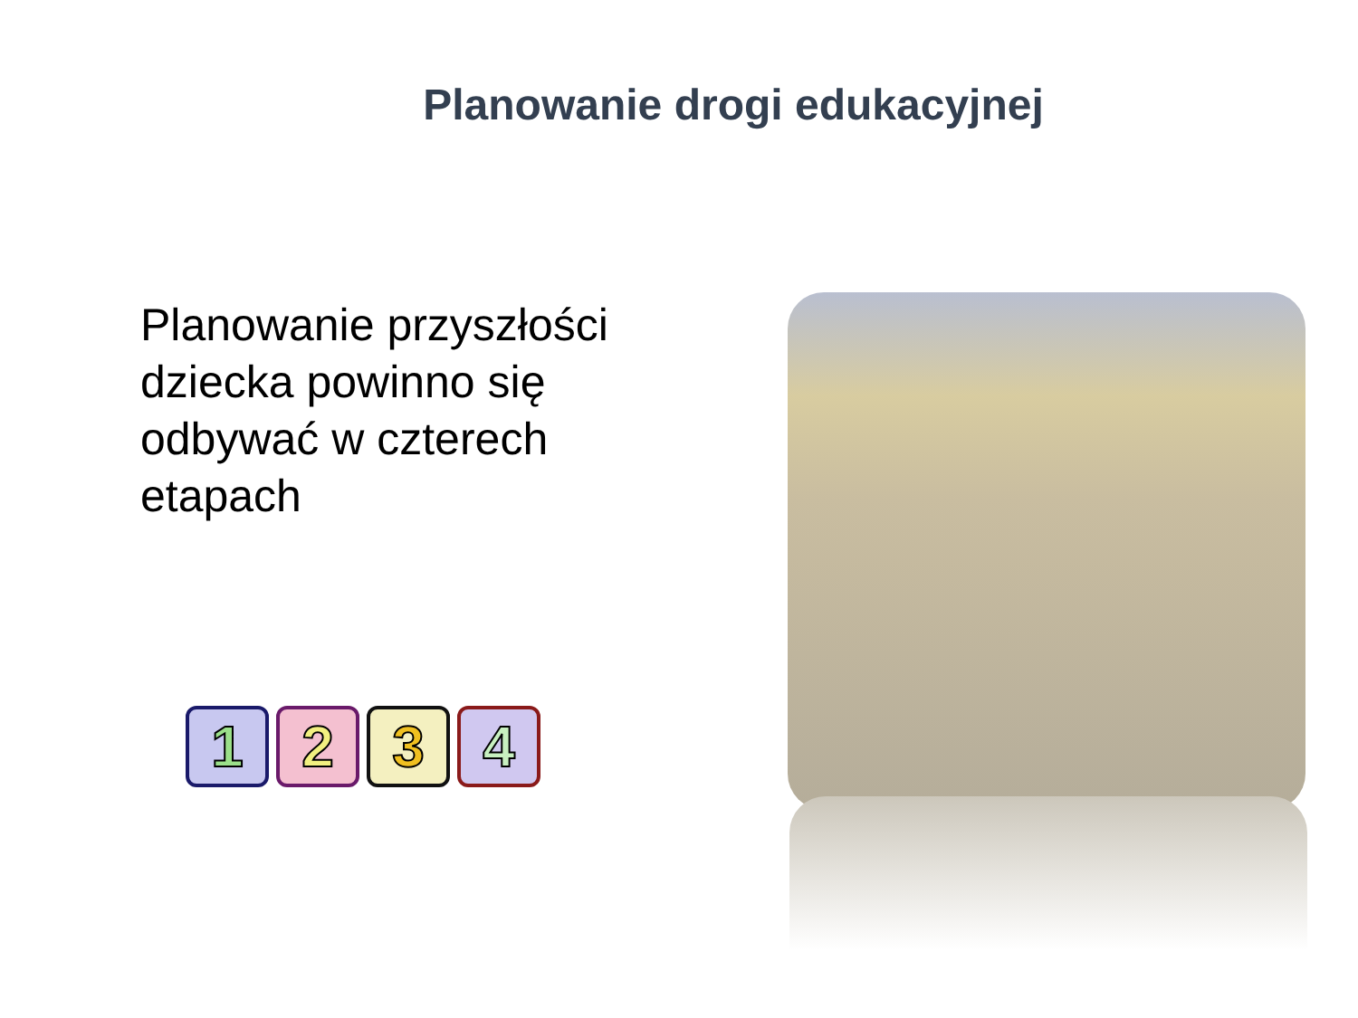Planowanie drogi edukacyjnej
Planowanie przyszłości dziecka powinno się odbywać w czterech etapach
1 2 3 4